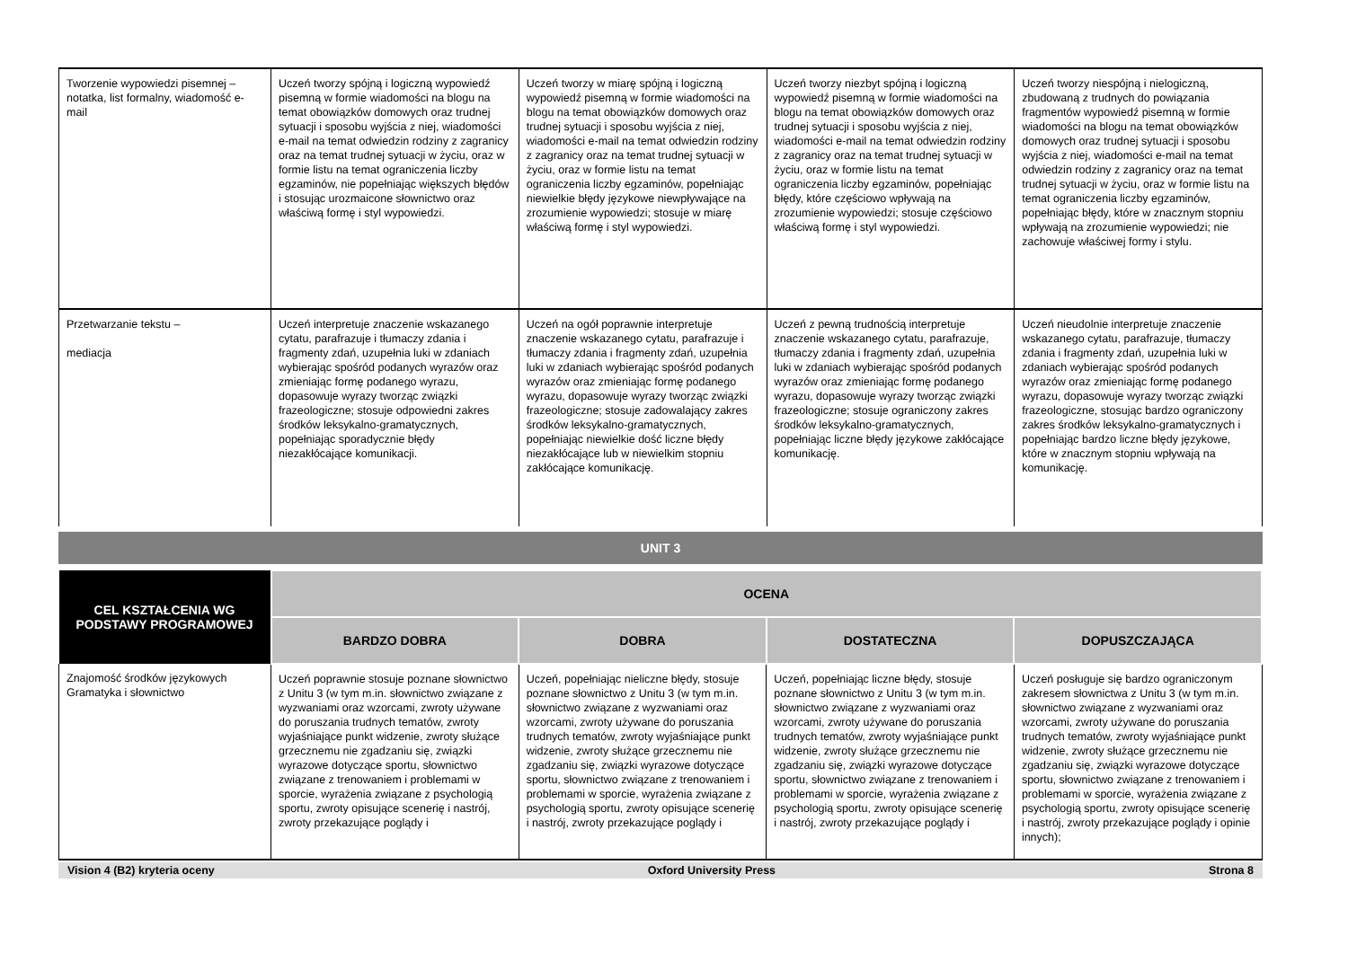| Tworzenie wypowiedzi pisemnej – notatka, list formalny, wiadomość e-mail | Uczeń tworzy spójną i logiczną wypowiedź pisemną w formie wiadomości na blogu na temat obowiązków domowych oraz trudnej sytuacji i sposobu wyjścia z niej, wiadomości e-mail na temat odwiedzin rodziny z zagranicy oraz na temat trudnej sytuacji w życiu, oraz w formie listu na temat ograniczenia liczby egzaminów, nie popełniając większych błędów i stosując urozmaicone słownictwo oraz właściwą formę i styl wypowiedzi. | Uczeń tworzy w miarę spójną i logiczną wypowiedź pisemną w formie wiadomości na blogu na temat obowiązków domowych oraz trudnej sytuacji i sposobu wyjścia z niej, wiadomości e-mail na temat odwiedzin rodziny z zagranicy oraz na temat trudnej sytuacji w życiu, oraz w formie listu na temat ograniczenia liczby egzaminów, popełniając niewielkie błędy językowe niewpływające na zrozumienie wypowiedzi; stosuje w miarę właściwą formę i styl wypowiedzi. | Uczeń tworzy niezbyt spójną i logiczną wypowiedź pisemną w formie wiadomości na blogu na temat obowiązków domowych oraz trudnej sytuacji i sposobu wyjścia z niej, wiadomości e-mail na temat odwiedzin rodziny z zagranicy oraz na temat trudnej sytuacji w życiu, oraz w formie listu na temat ograniczenia liczby egzaminów, popełniając błędy, które częściowo wpływają na zrozumienie wypowiedzi; stosuje częściowo właściwą formę i styl wypowiedzi. | Uczeń tworzy niespójną i nielogiczną, zbudowaną z trudnych do powiązania fragmentów wypowiedź pisemną w formie wiadomości na blogu na temat obowiązków domowych oraz trudnej sytuacji i sposobu wyjścia z niej, wiadomości e-mail na temat odwiedzin rodziny z zagranicy oraz na temat trudnej sytuacji w życiu, oraz w formie listu na temat ograniczenia liczby egzaminów, popełniając błędy, które w znacznym stopniu wpływają na zrozumienie wypowiedzi; nie zachowuje właściwej formy i stylu. |
| Przetwarzanie tekstu – mediacja | Uczeń interpretuje znaczenie wskazanego cytatu, parafrazuje i tłumaczy zdania i fragmenty zdań, uzupełnia luki w zdaniach wybierając spośród podanych wyrazów oraz zmieniając formę podanego wyrazu, dopasowuje wyrazy tworząc związki frazeologiczne; stosuje odpowiedni zakres środków leksykalno-gramatycznych, popełniając sporadycznie błędy niezakłócające komunikacji. | Uczeń na ogół poprawnie interpretuje znaczenie wskazanego cytatu, parafrazuje i tłumaczy zdania i fragmenty zdań, uzupełnia luki w zdaniach wybierając spośród podanych wyrazów oraz zmieniając formę podanego wyrazu, dopasowuje wyrazy tworząc związki frazeologiczne; stosuje zadowalający zakres środków leksykalno-gramatycznych, popełniając niewielkie dość liczne błędy niezakłócające lub w niewielkim stopniu zakłócające komunikację. | Uczeń z pewną trudnością interpretuje znaczenie wskazanego cytatu, parafrazuje, tłumaczy zdania i fragmenty zdań, uzupełnia luki w zdaniach wybierając spośród podanych wyrazów oraz zmieniając formę podanego wyrazu, dopasowuje wyrazy tworząc związki frazeologiczne; stosuje ograniczony zakres środków leksykalno-gramatycznych, popełniając liczne błędy językowe zakłócające komunikację. | Uczeń nieudolnie interpretuje znaczenie wskazanego cytatu, parafrazuje, tłumaczy zdania i fragmenty zdań, uzupełnia luki w zdaniach wybierając spośród podanych wyrazów oraz zmieniając formę podanego wyrazu, dopasowuje wyrazy tworząc związki frazeologiczne, stosując bardzo ograniczony zakres środków leksykalno-gramatycznych i popełniając bardzo liczne błędy językowe, które w znacznym stopniu wpływają na komunikację. |
UNIT 3
| CEL KSZTAŁCENIA WG PODSTAWY PROGRAMOWEJ | OCENA | | | |
| --- | --- | --- | --- | --- |
| | BARDZO DOBRA | DOBRA | DOSTATECZNA | DOPUSZCZAJĄCA |
| Znajomość środków językowych Gramatyka i słownictwo | Uczeń poprawnie stosuje poznane słownictwo z Unitu 3 (w tym m.in. słownictwo związane z wyzwaniami oraz wzorcami, zwroty używane do poruszania trudnych tematów, zwroty wyjaśniające punkt widzenie, zwroty służące grzecznemu nie zgadzaniu się, związki wyrazowe dotyczące sportu, słownictwo związane z trenowaniem i problemami w sporcie, wyrażenia związane z psychologią sportu, zwroty opisujące scenerię i nastrój, zwroty przekazujące poglądy i | Uczeń, popełniając nieliczne błędy, stosuje poznane słownictwo z Unitu 3 (w tym m.in. słownictwo związane z wyzwaniami oraz wzorcami, zwroty używane do poruszania trudnych tematów, zwroty wyjaśniające punkt widzenie, zwroty służące grzecznemu nie zgadzaniu się, związki wyrazowe dotyczące sportu, słownictwo związane z trenowaniem i problemami w sporcie, wyrażenia związane z psychologią sportu, zwroty opisujące scenerię i nastrój, zwroty przekazujące poglądy i | Uczeń, popełniając liczne błędy, stosuje poznane słownictwo z Unitu 3 (w tym m.in. słownictwo związane z wyzwaniami oraz wzorcami, zwroty używane do poruszania trudnych tematów, zwroty wyjaśniające punkt widzenie, zwroty służące grzecznemu nie zgadzaniu się, związki wyrazowe dotyczące sportu, słownictwo związane z trenowaniem i problemami w sporcie, wyrażenia związane z psychologią sportu, zwroty opisujące scenerię i nastrój, zwroty przekazujące poglądy i | Uczeń posługuje się bardzo ograniczonym zakresem słownictwa z Unitu 3 (w tym m.in. słownictwo związane z wyzwaniami oraz wzorcami, zwroty używane do poruszania trudnych tematów, zwroty wyjaśniające punkt widzenie, zwroty służące grzecznemu nie zgadzaniu się, związki wyrazowe dotyczące sportu, słownictwo związane z trenowaniem i problemami w sporcie, wyrażenia związane z psychologią sportu, zwroty opisujące scenerię i nastrój, zwroty przekazujące poglądy i opinie innych); |
Vision 4 (B2) kryteria oceny Oxford University Press Strona 8